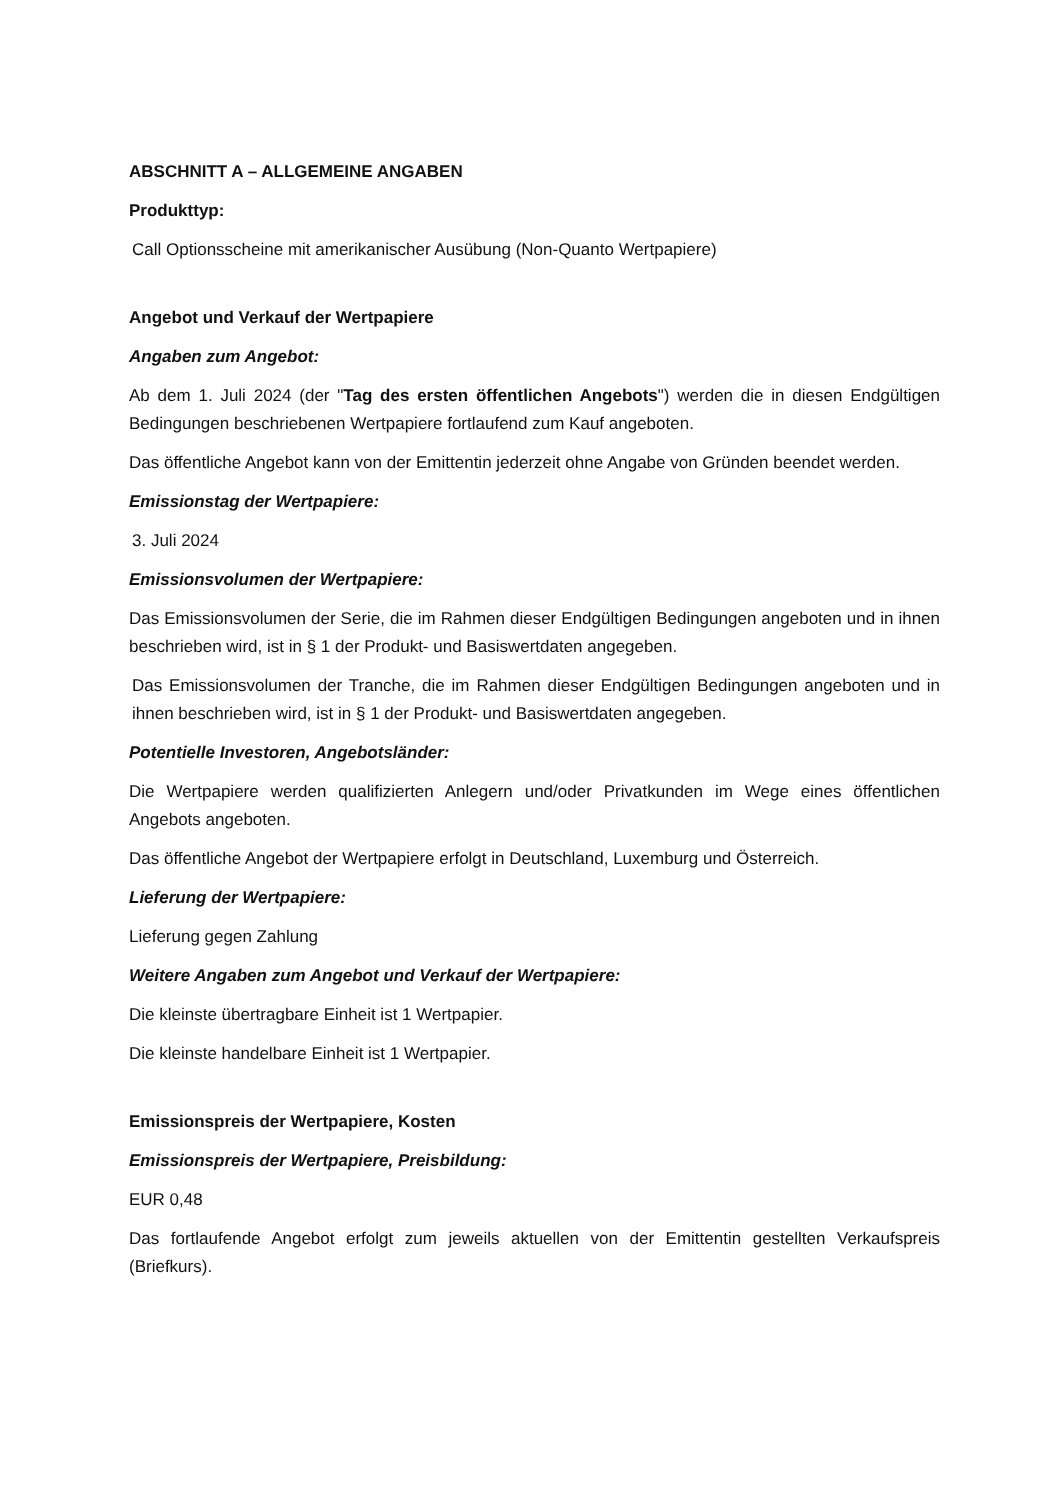ABSCHNITT A – ALLGEMEINE ANGABEN
Produkttyp:
Call Optionsscheine mit amerikanischer Ausübung (Non-Quanto Wertpapiere)
Angebot und Verkauf der Wertpapiere
Angaben zum Angebot:
Ab dem 1. Juli 2024 (der "Tag des ersten öffentlichen Angebots") werden die in diesen Endgültigen Bedingungen beschriebenen Wertpapiere fortlaufend zum Kauf angeboten.
Das öffentliche Angebot kann von der Emittentin jederzeit ohne Angabe von Gründen beendet werden.
Emissionstag der Wertpapiere:
3. Juli 2024
Emissionsvolumen der Wertpapiere:
Das Emissionsvolumen der Serie, die im Rahmen dieser Endgültigen Bedingungen angeboten und in ihnen beschrieben wird, ist in § 1 der Produkt- und Basiswertdaten angegeben.
Das Emissionsvolumen der Tranche, die im Rahmen dieser Endgültigen Bedingungen angeboten und in ihnen beschrieben wird, ist in § 1 der Produkt- und Basiswertdaten angegeben.
Potentielle Investoren, Angebotsländer:
Die Wertpapiere werden qualifizierten Anlegern und/oder Privatkunden im Wege eines öffentlichen Angebots angeboten.
Das öffentliche Angebot der Wertpapiere erfolgt in Deutschland, Luxemburg und Österreich.
Lieferung der Wertpapiere:
Lieferung gegen Zahlung
Weitere Angaben zum Angebot und Verkauf der Wertpapiere:
Die kleinste übertragbare Einheit ist 1 Wertpapier.
Die kleinste handelbare Einheit ist 1 Wertpapier.
Emissionspreis der Wertpapiere, Kosten
Emissionspreis der Wertpapiere, Preisbildung:
EUR 0,48
Das fortlaufende Angebot erfolgt zum jeweils aktuellen von der Emittentin gestellten Verkaufspreis (Briefkurs).